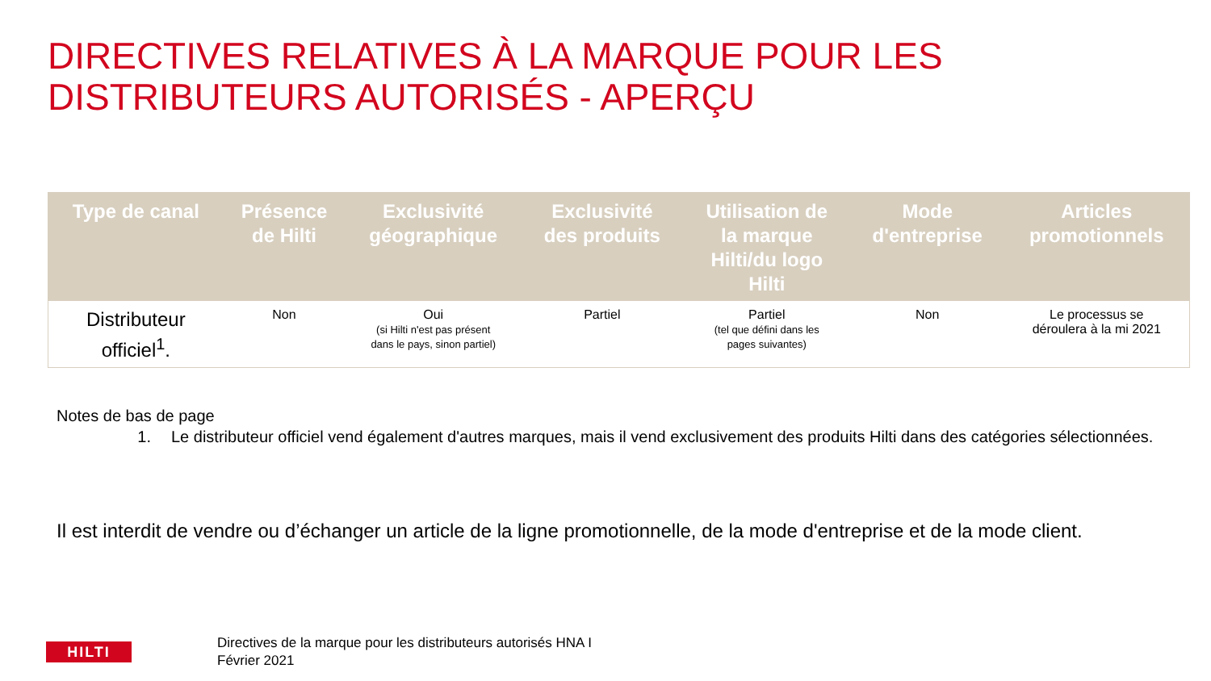DIRECTIVES RELATIVES À LA MARQUE POUR LES
DISTRIBUTEURS AUTORISÉS - APERÇU
| Type de canal | Présence de Hilti | Exclusivité géographique | Exclusivité des produits | Utilisation de la marque Hilti/du logo Hilti | Mode d'entreprise | Articles promotionnels |
| --- | --- | --- | --- | --- | --- | --- |
| Distributeur officiel<sup>1</sup>. | Non | Oui (si Hilti n'est pas présent dans le pays, sinon partiel) | Partiel | Partiel (tel que défini dans les pages suivantes) | Non | Le processus se déroulera à la mi 2021 |
Notes de bas de page
1. Le distributeur officiel vend également d'autres marques, mais il vend exclusivement des produits Hilti dans des catégories sélectionnées.
Il est interdit de vendre ou d’échanger un article de la ligne promotionnelle, de la mode d'entreprise et de la mode client.
HILTI
Directives de la marque pour les distributeurs autorisés HNA I
Février 2021